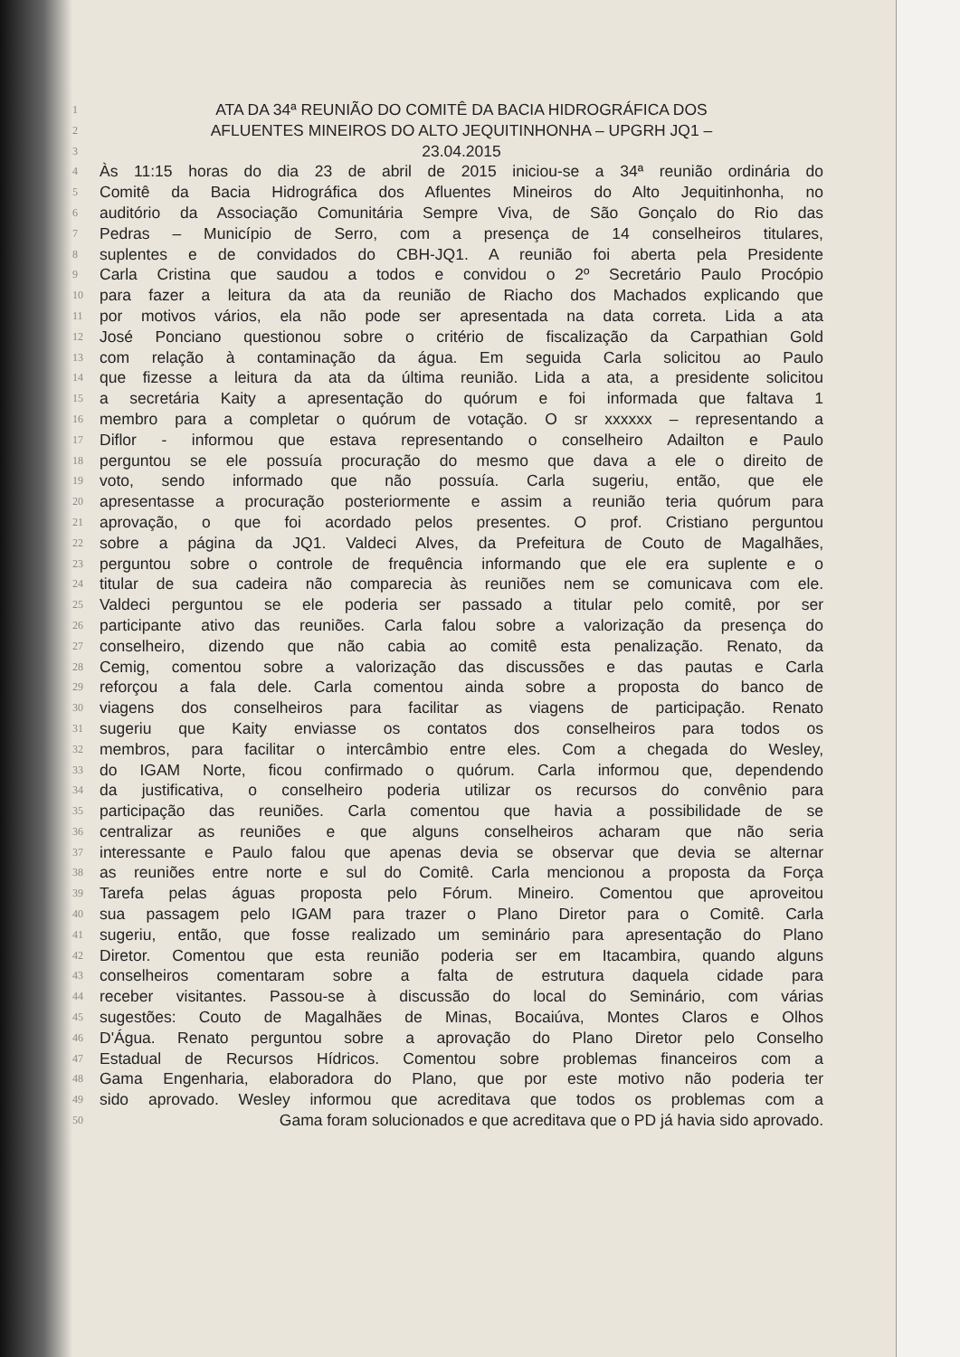1 ATA DA 34ª REUNIÃO DO COMITÊ DA BACIA HIDROGRÁFICA DOS
2 AFLUENTES MINEIROS DO ALTO JEQUITINHONHA – UPGRH JQ1 –
3 23.04.2015
4 Às 11:15 horas do dia 23 de abril de 2015 iniciou-se a 34ª reunião ordinária do
5 Comitê da Bacia Hidrográfica dos Afluentes Mineiros do Alto Jequitinhonha, no
6 auditório da Associação Comunitária Sempre Viva, de São Gonçalo do Rio das
7 Pedras – Município de Serro, com a presença de 14 conselheiros titulares,
8 suplentes e de convidados do CBH-JQ1. A reunião foi aberta pela Presidente
9 Carla Cristina que saudou a todos e convidou o 2º Secretário Paulo Procópio
10 para fazer a leitura da ata da reunião de Riacho dos Machados explicando que
11 por motivos vários, ela não pode ser apresentada na data correta. Lida a ata
12 José Ponciano questionou sobre o critério de fiscalização da Carpathian Gold
13 com relação à contaminação da água. Em seguida Carla solicitou ao Paulo
14 que fizesse a leitura da ata da última reunião. Lida a ata, a presidente solicitou
15 a secretária Kaity a apresentação do quórum e foi informada que faltava 1
16 membro para a completar o quórum de votação. O sr xxxxxx – representando a
17 Diflor - informou que estava representando o conselheiro Adailton e Paulo
18 perguntou se ele possuía procuração do mesmo que dava a ele o direito de
19 voto, sendo informado que não possuía. Carla sugeriu, então, que ele
20 apresentasse a procuração posteriormente e assim a reunião teria quórum para
21 aprovação, o que foi acordado pelos presentes. O prof. Cristiano perguntou
22 sobre a página da JQ1. Valdeci Alves, da Prefeitura de Couto de Magalhães,
23 perguntou sobre o controle de frequência informando que ele era suplente e o
24 titular de sua cadeira não comparecia às reuniões nem se comunicava com ele.
25 Valdeci perguntou se ele poderia ser passado a titular pelo comitê, por ser
26 participante ativo das reuniões. Carla falou sobre a valorização da presença do
27 conselheiro, dizendo que não cabia ao comitê esta penalização. Renato, da
28 Cemig, comentou sobre a valorização das discussões e das pautas e Carla
29 reforçou a fala dele. Carla comentou ainda sobre a proposta do banco de
30 viagens dos conselheiros para facilitar as viagens de participação. Renato
31 sugeriu que Kaity enviasse os contatos dos conselheiros para todos os
32 membros, para facilitar o intercâmbio entre eles. Com a chegada do Wesley,
33 do IGAM Norte, ficou confirmado o quórum. Carla informou que, dependendo
34 da justificativa, o conselheiro poderia utilizar os recursos do convênio para
35 participação das reuniões. Carla comentou que havia a possibilidade de se
36 centralizar as reuniões e que alguns conselheiros acharam que não seria
37 interessante e Paulo falou que apenas devia se observar que devia se alternar
38 as reuniões entre norte e sul do Comitê. Carla mencionou a proposta da Força
39 Tarefa pelas águas proposta pelo Fórum. Mineiro. Comentou que aproveitou
40 sua passagem pelo IGAM para trazer o Plano Diretor para o Comitê. Carla
41 sugeriu, então, que fosse realizado um seminário para apresentação do Plano
42 Diretor. Comentou que esta reunião poderia ser em Itacambira, quando alguns
43 conselheiros comentaram sobre a falta de estrutura daquela cidade para
44 receber visitantes. Passou-se à discussão do local do Seminário, com várias
45 sugestões: Couto de Magalhães de Minas, Bocaiúva, Montes Claros e Olhos
46 D'Água. Renato perguntou sobre a aprovação do Plano Diretor pelo Conselho
47 Estadual de Recursos Hídricos. Comentou sobre problemas financeiros com a
48 Gama Engenharia, elaboradora do Plano, que por este motivo não poderia ter
49 sido aprovado. Wesley informou que acreditava que todos os problemas com a
50 Gama foram solucionados e que acreditava que o PD já havia sido aprovado.